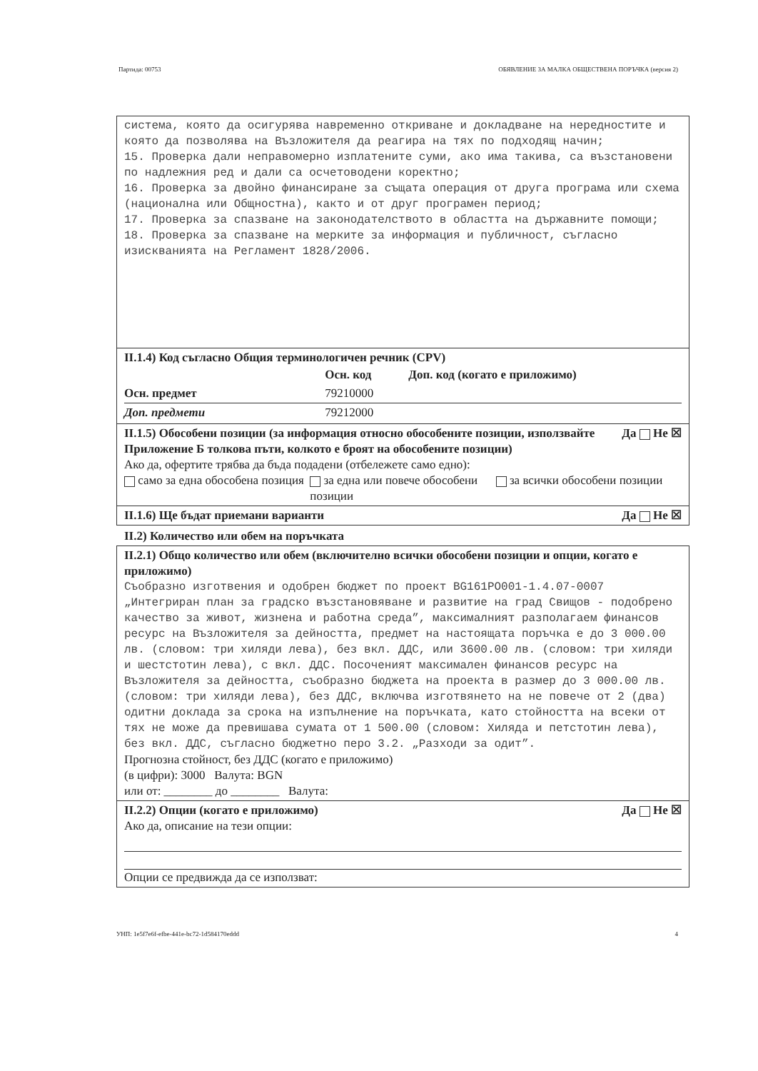Партида: 00753 ОБЯВЛЕНИЕ ЗА МАЛКА ОБЩЕСТВЕНА ПОРЪЧКА (версия 2)
система, която да осигурява навременно откриване и докладване на нередностите и която да позволява на Възложителя да реагира на тях по подходящ начин; 15. Проверка дали неправомерно изплатените суми, ако има такива, са възстановени по надлежния ред и дали са осчетоводени коректно; 16. Проверка за двойно финансиране за същата операция от друга програма или схема (национална или Общностна), както и от друг програмен период; 17. Проверка за спазване на законодателството в областта на държавните помощи; 18. Проверка за спазване на мерките за информация и публичност, съгласно изискванията на Регламент 1828/2006.
II.1.4) Код съгласно Общия терминологичен речник (CPV)
| | Осн. код | Доп. код (когато е приложимо) |
| --- | --- | --- |
| Осн. предмет | 79210000 | |
| Доп. предмети | 79212000 | |
Да Не ☒ II.1.5) Обособени позиции (за информация относно обособените позиции, използвайте Приложение Б толкова пъти, колкото е броят на обособените позиции)
Ако да, офертите трябва да бъда подадени (отбележете само едно):
само за една обособена позиция за една или повече обособени позиции
за всички обособени позиции
Да Не ☒ II.1.6) Ще бъдат приемани варианти
II.2) Количество или обем на поръчката
II.2.1) Общо количество или обем (включително всички обособени позиции и опции, когато е приложимо)
Съобразно изготвения и одобрен бюджет по проект BG161PO001-1.4.07-0007 „Интегриран план за градско възстановяване и развитие на град Свищов - подобрено качество за живот, жизнена и работна среда”, максималният разполагаем финансов ресурс на Възложителя за дейността, предмет на настоящата поръчка е до 3 000.00 лв. (словом: три хиляди лева), без вкл. ДДС, или 3600.00 лв. (словом: три хиляди и шестстотин лева), с вкл. ДДС. Посоченият максимален финансов ресурс на Възложителя за дейността, съобразно бюджета на проекта в размер до 3 000.00 лв. (словом: три хиляди лева), без ДДС, включва изготвянето на не повече от 2 (два) одитни доклада за срока на изпълнение на поръчката, като стойността на всеки от тях не може да превишава сумата от 1 500.00 (словом: Хиляда и петстотин лева), без вкл. ДДС, съгласно бюджетно перо 3.2. „Разходи за одит”.
Прогнозна стойност, без ДДС (когато е приложимо)
(в цифри): 3000 Валута: BGN
или от: ________ до ________ Валута:
Да Не ☒ II.2.2) Опции (когато е приложимо)
Ако да, описание на тези опции:
Опции се предвижда да се използват:
УНП: 1e5f7e6f-efbe-441e-bc72-1d584170eddd 4